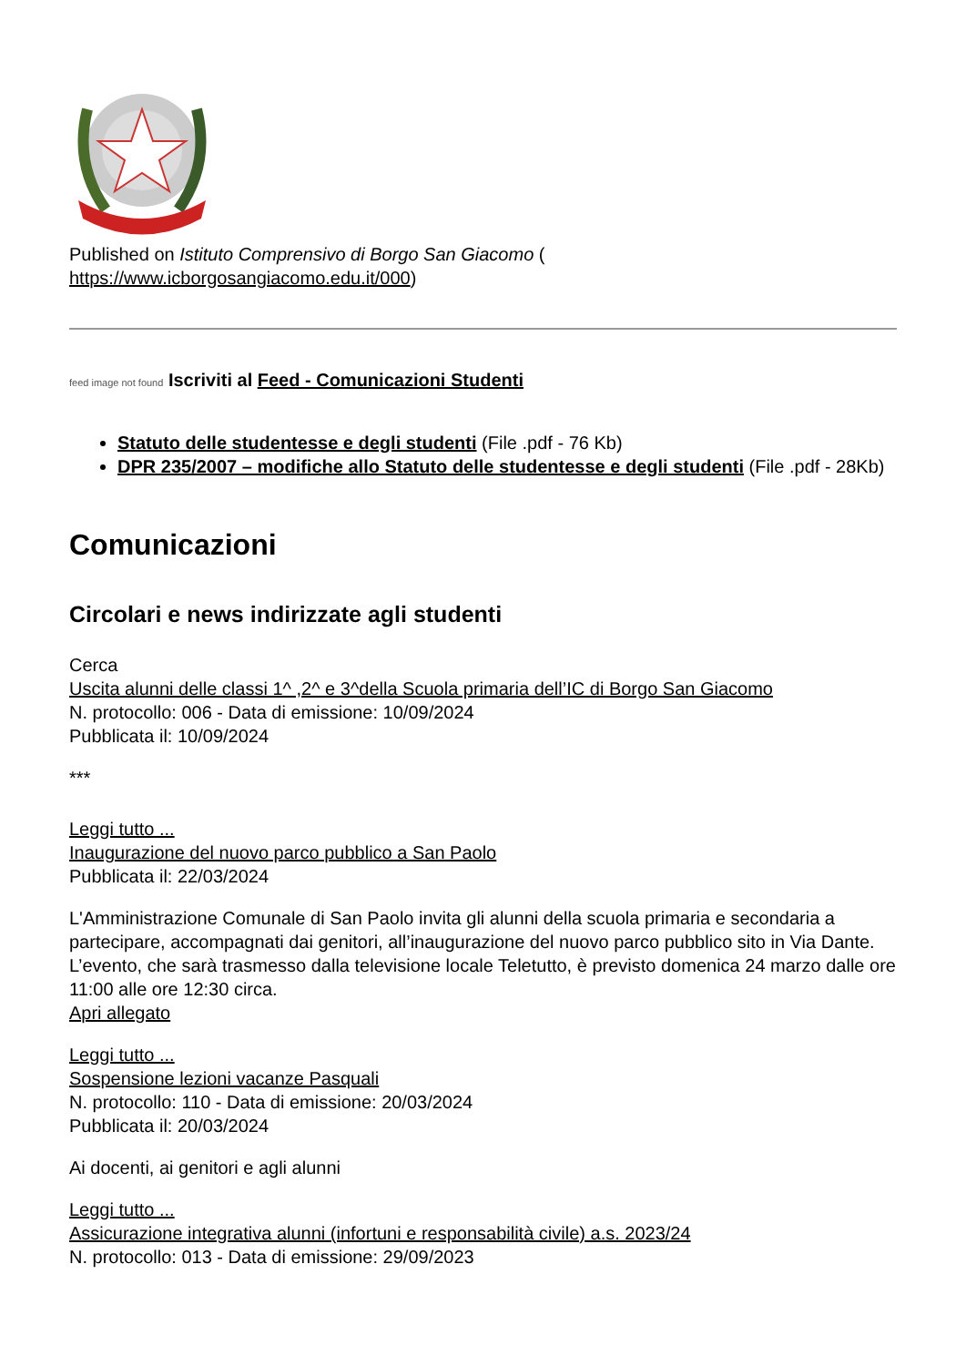Published on Istituto Comprensivo di Borgo San Giacomo (
https://www.icborgosangiacomo.edu.it/000)
feed image not found Iscriviti al Feed - Comunicazioni Studenti
Statuto delle studentesse e degli studenti (File .pdf - 76 Kb)
DPR 235/2007 – modifiche allo Statuto delle studentesse e degli studenti (File .pdf - 28Kb)
Comunicazioni
Circolari e news indirizzate agli studenti
Cerca
Uscita alunni delle classi 1^ ,2^ e 3^della Scuola primaria dell’IC di Borgo San Giacomo
N. protocollo: 006 - Data di emissione: 10/09/2024
Pubblicata il: 10/09/2024
***
Leggi tutto ...
Inaugurazione del nuovo parco pubblico a San Paolo
Pubblicata il: 22/03/2024
L'Amministrazione Comunale di San Paolo invita gli alunni della scuola primaria e secondaria a partecipare, accompagnati dai genitori, all’inaugurazione del nuovo parco pubblico sito in Via Dante.
L’evento, che sarà trasmesso dalla televisione locale Teletutto, è previsto domenica 24 marzo dalle ore 11:00 alle ore 12:30 circa.
Apri allegato
Leggi tutto ...
Sospensione lezioni vacanze Pasquali
N. protocollo: 110 - Data di emissione: 20/03/2024
Pubblicata il: 20/03/2024
Ai docenti, ai genitori e agli alunni
Leggi tutto ...
Assicurazione integrativa alunni (infortuni e responsabilità civile) a.s. 2023/24
N. protocollo: 013 - Data di emissione: 29/09/2023